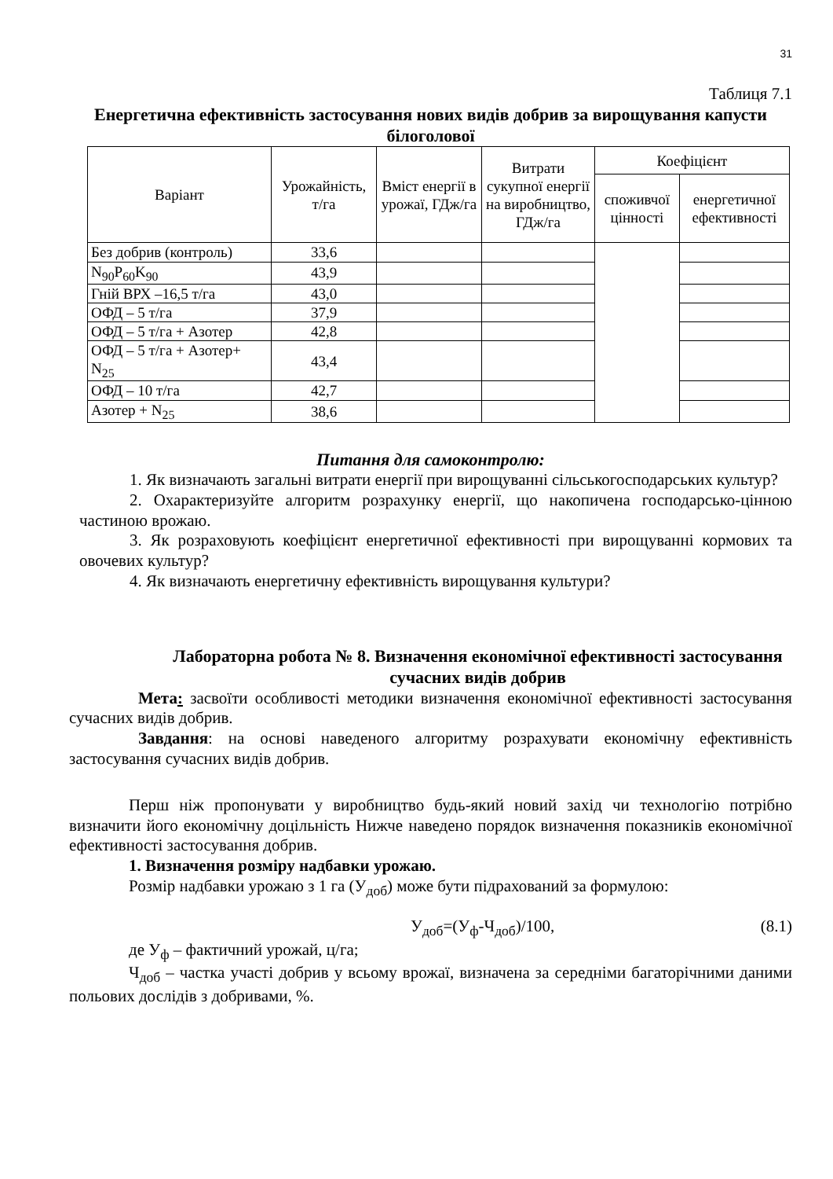31
Таблиця 7.1
Енергетична ефективність застосування нових видів добрив за вирощування капусти білоголової
| Варіант | Урожайність, т/га | Вміст енергії в урожаї, ГДж/га | Витрати сукупної енергії на виробництво, ГДж/га | Коефіцієнт | |
| --- | --- | --- | --- | --- | --- |
| | | | | споживчої цінності | енергетичної ефективності |
| Без добрив (контроль) | 33,6 | | | | |
| N<sub>90</sub>P<sub>60</sub>K<sub>90</sub> | 43,9 | | | | |
| Гній ВРХ –16,5 т/га | 43,0 | | | | |
| ОФД – 5 т/га | 37,9 | | | | |
| ОФД – 5 т/га + Азотер | 42,8 | | | | |
| ОФД – 5 т/га + Азотер+ N<sub>25</sub> | 43,4 | | | | |
| ОФД – 10 т/га | 42,7 | | | | |
| Азотер + N<sub>25</sub> | 38,6 | | | | |
Питання для самоконтролю:
1. Як визначають загальні витрати енергії при вирощуванні сільськогосподарських культур?
2. Охарактеризуйте алгоритм розрахунку енергії, що накопичена господарсько-цінною частиною врожаю.
3. Як розраховують коефіцієнт енергетичної ефективності при вирощуванні кормових та овочевих культур?
4. Як визначають енергетичну ефективність вирощування культури?
Лабораторна робота № 8. Визначення економічної ефективності застосування сучасних видів добрив
Мета: засвоїти особливості методики визначення економічної ефективності застосування сучасних видів добрив.
Завдання: на основі наведеного алгоритму розрахувати економічну ефективність застосування сучасних видів добрив.
Перш ніж пропонувати у виробництво будь-який новий захід чи технологію потрібно визначити його економічну доцільність Нижче наведено порядок визначення показників економічної ефективності застосування добрив.
1. Визначення розміру надбавки урожаю.
Розмір надбавки урожаю з 1 га (У<sub>доб</sub>) може бути підрахований за формулою:
У<sub>доб</sub>=(У<sub>ф</sub>-Ч<sub>доб</sub>)/100, (8.1)
де У<sub>ф</sub> – фактичний урожай, ц/га;
Ч<sub>доб</sub> – частка участі добрив у всьому врожаї, визначена за середніми багаторічними даними польових дослідів з добривами, %.